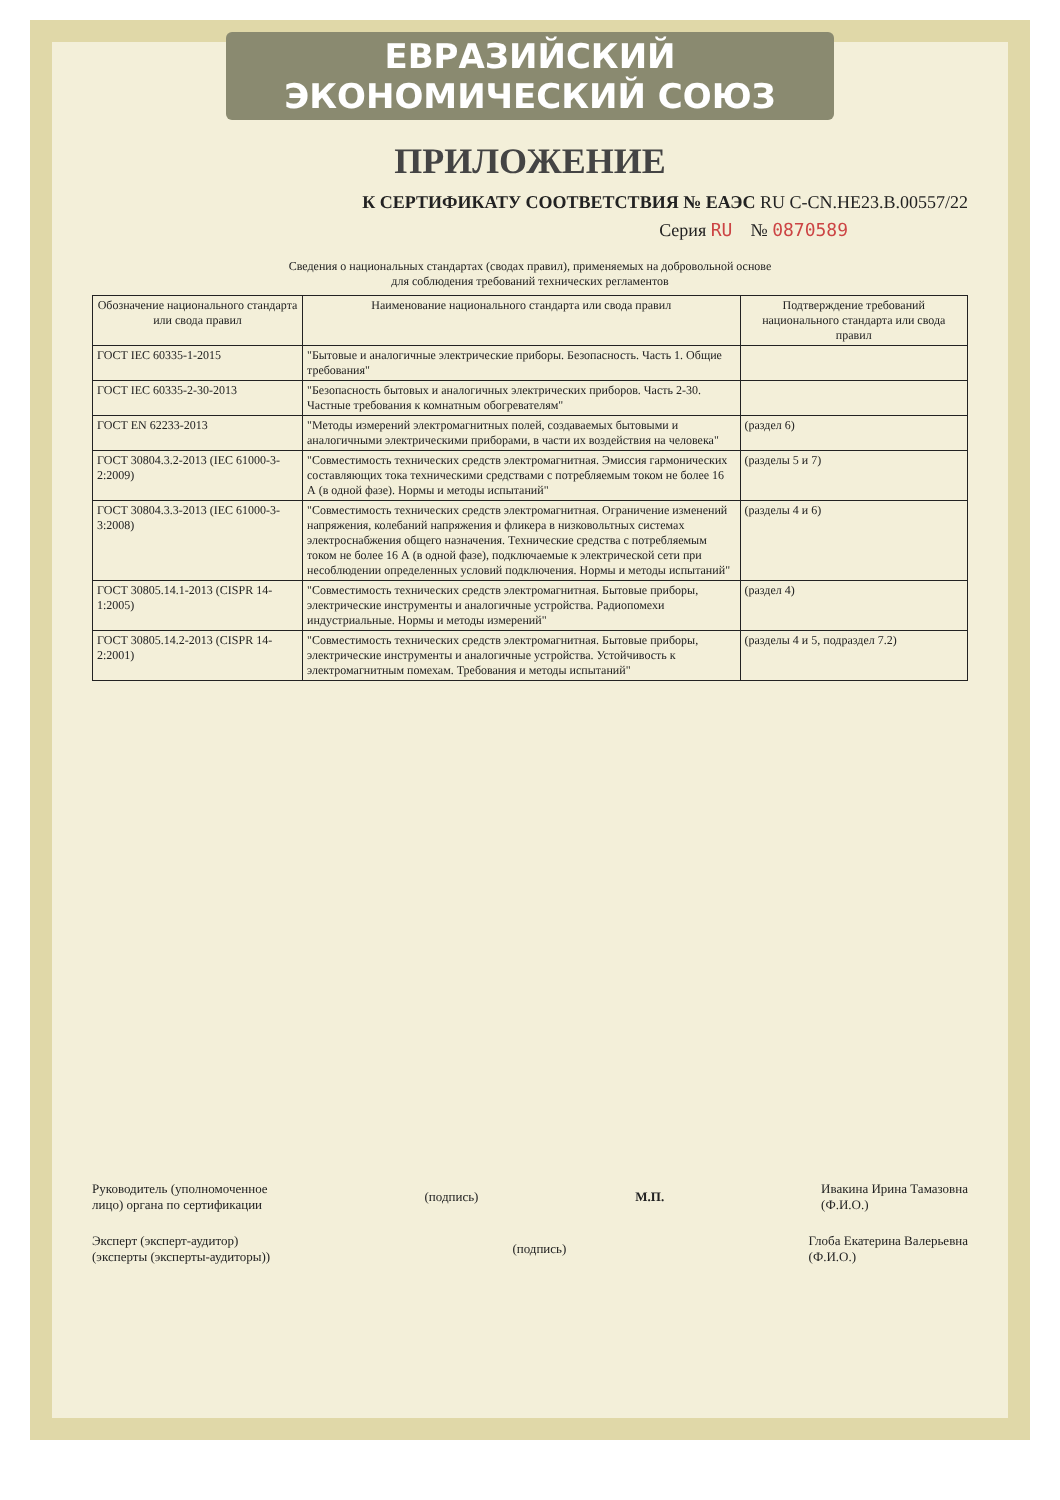ЕВРАЗИЙСКИЙ ЭКОНОМИЧЕСКИЙ СОЮЗ
ПРИЛОЖЕНИЕ
К СЕРТИФИКАТУ СООТВЕТСТВИЯ № ЕАЭС RU C-CN.НЕ23.В.00557/22
Серия RU № 0870589
Сведения о национальных стандартах (сводах правил), применяемых на добровольной основе
для соблюдения требований технических регламентов
| Обозначение национального стандарта или свода правил | Наименование национального стандарта или свода правил | Подтверждение требований национального стандарта или свода правил |
| --- | --- | --- |
| ГОСТ IEC 60335-1-2015 | "Бытовые и аналогичные электрические приборы. Безопасность. Часть 1. Общие требования" | |
| ГОСТ IEC 60335-2-30-2013 | "Безопасность бытовых и аналогичных электрических приборов. Часть 2-30. Частные требования к комнатным обогревателям" | |
| ГОСТ EN 62233-2013 | "Методы измерений электромагнитных полей, создаваемых бытовыми и аналогичными электрическими приборами, в части их воздействия на человека" | (раздел 6) |
| ГОСТ 30804.3.2-2013 (IEC 61000-3-2:2009) | "Совместимость технических средств электромагнитная. Эмиссия гармонических составляющих тока техническими средствами с потребляемым током не более 16 А (в одной фазе). Нормы и методы испытаний" | (разделы 5 и 7) |
| ГОСТ 30804.3.3-2013 (IEC 61000-3-3:2008) | "Совместимость технических средств электромагнитная. Ограничение изменений напряжения, колебаний напряжения и фликера в низковольтных системах электроснабжения общего назначения. Технические средства с потребляемым током не более 16 А (в одной фазе), подключаемые к электрической сети при несоблюдении определенных условий подключения. Нормы и методы испытаний" | (разделы 4 и 6) |
| ГОСТ 30805.14.1-2013 (CISPR 14-1:2005) | "Совместимость технических средств электромагнитная. Бытовые приборы, электрические инструменты и аналогичные устройства. Радиопомехи индустриальные. Нормы и методы измерений" | (раздел 4) |
| ГОСТ 30805.14.2-2013 (CISPR 14-2:2001) | "Совместимость технических средств электромагнитная. Бытовые приборы, электрические инструменты и аналогичные устройства. Устойчивость к электромагнитным помехам. Требования и методы испытаний" | (разделы 4 и 5, подраздел 7.2) |
Руководитель (уполномоченное
лицо) органа по сертификации (подпись) М.П. Ивакина Ирина Тамазовна
(Ф.И.О.)
Эксперт (эксперт-аудитор)
(эксперты (эксперты-аудиторы)) (подпись) Глоба Екатерина Валерьевна
(Ф.И.О.)